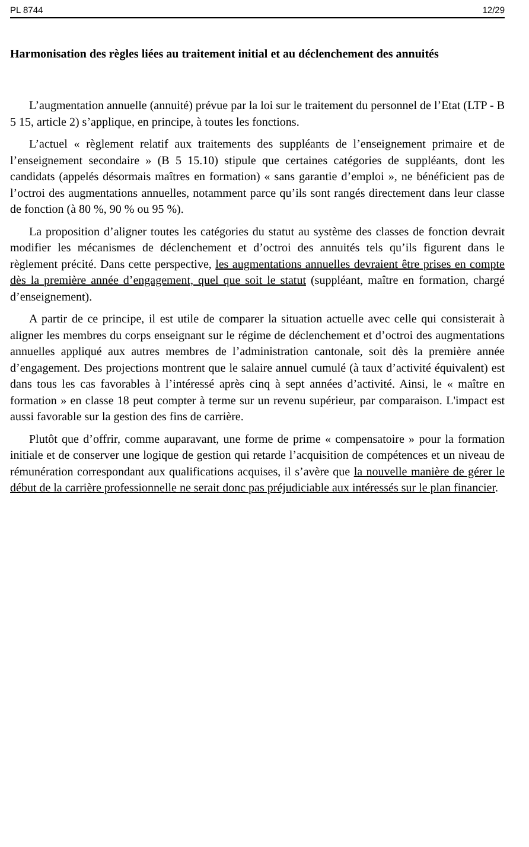PL 8744 12/29
Harmonisation des règles liées au traitement initial et au déclenchement des annuités
L’augmentation annuelle (annuité) prévue par la loi sur le traitement du personnel de l’Etat (LTP - B 5 15, article 2) s’applique, en principe, à toutes les fonctions.
L’actuel « règlement relatif aux traitements des suppléants de l’enseignement primaire et de l’enseignement secondaire » (B 5 15.10) stipule que certaines catégories de suppléants, dont les candidats (appelés désormais maîtres en formation) « sans garantie d’emploi », ne bénéficient pas de l’octroi des augmentations annuelles, notamment parce qu’ils sont rangés directement dans leur classe de fonction (à 80 %, 90 % ou 95 %).
La proposition d’aligner toutes les catégories du statut au système des classes de fonction devrait modifier les mécanismes de déclenchement et d’octroi des annuités tels qu’ils figurent dans le règlement précité. Dans cette perspective, les augmentations annuelles devraient être prises en compte dès la première année d’engagement, quel que soit le statut (suppléant, maître en formation, chargé d’enseignement).
A partir de ce principe, il est utile de comparer la situation actuelle avec celle qui consisterait à aligner les membres du corps enseignant sur le régime de déclenchement et d’octroi des augmentations annuelles appliqué aux autres membres de l’administration cantonale, soit dès la première année d’engagement. Des projections montrent que le salaire annuel cumulé (à taux d’activité équivalent) est dans tous les cas favorables à l’intéressé après cinq à sept années d’activité. Ainsi, le « maître en formation » en classe 18 peut compter à terme sur un revenu supérieur, par comparaison. L'impact est aussi favorable sur la gestion des fins de carrière.
Plutôt que d’offrir, comme auparavant, une forme de prime « compensatoire » pour la formation initiale et de conserver une logique de gestion qui retarde l’acquisition de compétences et un niveau de rémunération correspondant aux qualifications acquises, il s’avère que la nouvelle manière de gérer le début de la carrière professionnelle ne serait donc pas préjudiciable aux intéressés sur le plan financier.